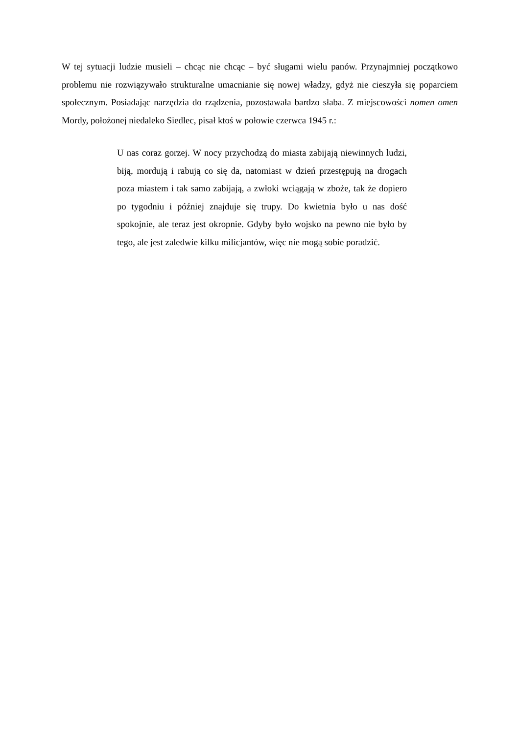W tej sytuacji ludzie musieli – chcąc nie chcąc – być sługami wielu panów. Przynajmniej początkowo problemu nie rozwiązywało strukturalne umacnianie się nowej władzy, gdyż nie cieszyła się poparciem społecznym. Posiadając narzędzia do rządzenia, pozostawała bardzo słaba. Z miejscowości nomen omen Mordy, położonej niedaleko Siedlec, pisał ktoś w połowie czerwca 1945 r.:
U nas coraz gorzej. W nocy przychodzą do miasta zabijają niewinnych ludzi, biją, mordują i rabują co się da, natomiast w dzień przestępują na drogach poza miastem i tak samo zabijają, a zwłoki wciągają w zboże, tak że dopiero po tygodniu i później znajduje się trupy. Do kwietnia było u nas dość spokojnie, ale teraz jest okropnie. Gdyby było wojsko na pewno nie było by tego, ale jest zaledwie kilku milicjantów, więc nie mogą sobie poradzić.